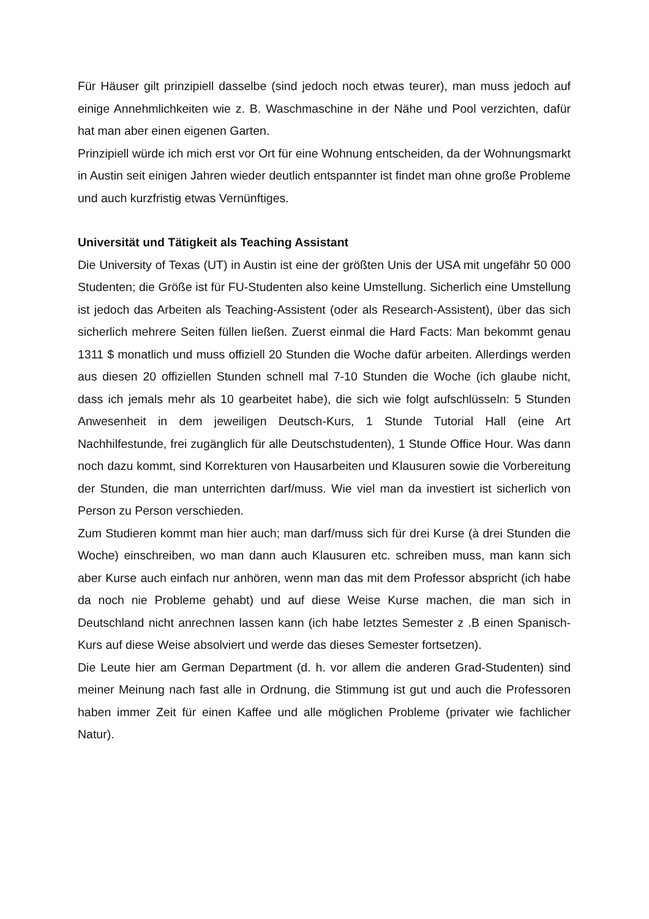Für Häuser gilt prinzipiell dasselbe (sind jedoch noch etwas teurer), man muss jedoch auf einige Annehmlichkeiten wie z. B. Waschmaschine in der Nähe und Pool verzichten, dafür hat man aber einen eigenen Garten.
Prinzipiell würde ich mich erst vor Ort für eine Wohnung entscheiden, da der Wohnungsmarkt in Austin seit einigen Jahren wieder deutlich entspannter ist findet man ohne große Probleme und auch kurzfristig etwas Vernünftiges.
Universität und Tätigkeit als Teaching Assistant
Die University of Texas (UT) in Austin ist eine der größten Unis der USA mit ungefähr 50 000 Studenten; die Größe ist für FU-Studenten also keine Umstellung. Sicherlich eine Umstellung ist jedoch das Arbeiten als Teaching-Assistent (oder als Research-Assistent), über das sich sicherlich mehrere Seiten füllen ließen. Zuerst einmal die Hard Facts: Man bekommt genau 1311 $ monatlich und muss offiziell 20 Stunden die Woche dafür arbeiten. Allerdings werden aus diesen 20 offiziellen Stunden schnell mal 7-10 Stunden die Woche (ich glaube nicht, dass ich jemals mehr als 10 gearbeitet habe), die sich wie folgt aufschlüsseln: 5 Stunden Anwesenheit in dem jeweiligen Deutsch-Kurs, 1 Stunde Tutorial Hall (eine Art Nachhilfestunde, frei zugänglich für alle Deutschstudenten), 1 Stunde Office Hour. Was dann noch dazu kommt, sind Korrekturen von Hausarbeiten und Klausuren sowie die Vorbereitung der Stunden, die man unterrichten darf/muss. Wie viel man da investiert ist sicherlich von Person zu Person verschieden.
Zum Studieren kommt man hier auch; man darf/muss sich für drei Kurse (à drei Stunden die Woche) einschreiben, wo man dann auch Klausuren etc. schreiben muss, man kann sich aber Kurse auch einfach nur anhören, wenn man das mit dem Professor abspricht (ich habe da noch nie Probleme gehabt) und auf diese Weise Kurse machen, die man sich in Deutschland nicht anrechnen lassen kann (ich habe letztes Semester z .B einen Spanisch-Kurs auf diese Weise absolviert und werde das dieses Semester fortsetzen).
Die Leute hier am German Department (d. h. vor allem die anderen Grad-Studenten) sind meiner Meinung nach fast alle in Ordnung, die Stimmung ist gut und auch die Professoren haben immer Zeit für einen Kaffee und alle möglichen Probleme (privater wie fachlicher Natur).